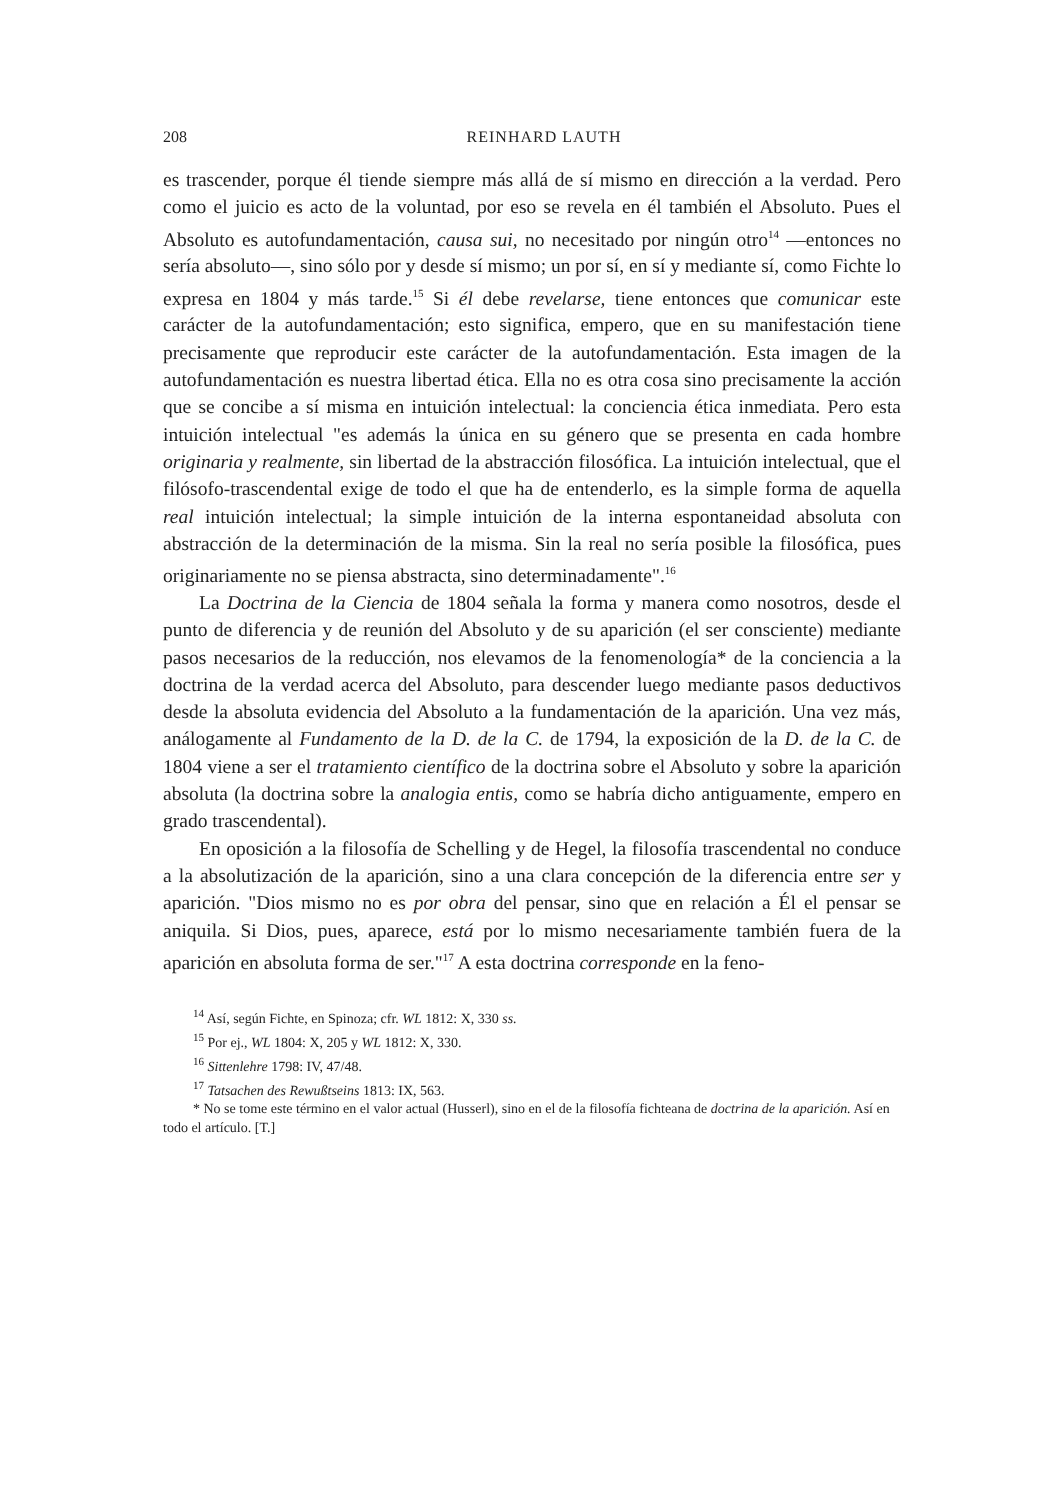208 REINHARD LAUTH
es trascender, porque él tiende siempre más allá de sí mismo en dirección a la verdad. Pero como el juicio es acto de la voluntad, por eso se revela en él también el Absoluto. Pues el Absoluto es autofundamentación, causa sui, no necesitado por ningún otro<sup>14</sup> —entonces no sería absoluto—, sino sólo por y desde sí mismo; un por sí, en sí y mediante sí, como Fichte lo expresa en 1804 y más tarde.<sup>15</sup> Si él debe revelarse, tiene entonces que comunicar este carácter de la autofundamentación; esto significa, empero, que en su manifestación tiene precisamente que reproducir este carácter de la autofundamentación. Esta imagen de la autofundamentación es nuestra libertad ética. Ella no es otra cosa sino precisamente la acción que se concibe a sí misma en intuición intelectual: la conciencia ética inmediata. Pero esta intuición intelectual "es además la única en su género que se presenta en cada hombre originaria y realmente, sin libertad de la abstracción filosófica. La intuición intelectual, que el filósofo-trascendental exige de todo el que ha de entenderlo, es la simple forma de aquella real intuición intelectual; la simple intuición de la interna espontaneidad absoluta con abstracción de la determinación de la misma. Sin la real no sería posible la filosófica, pues originariamente no se piensa abstracta, sino determinadamente".<sup>16</sup>
La Doctrina de la Ciencia de 1804 señala la forma y manera como nosotros, desde el punto de diferencia y de reunión del Absoluto y de su aparición (el ser consciente) mediante pasos necesarios de la reducción, nos elevamos de la fenomenología* de la conciencia a la doctrina de la verdad acerca del Absoluto, para descender luego mediante pasos deductivos desde la absoluta evidencia del Absoluto a la fundamentación de la aparición. Una vez más, análogamente al Fundamento de la D. de la C. de 1794, la exposición de la D. de la C. de 1804 viene a ser el tratamiento científico de la doctrina sobre el Absoluto y sobre la aparición absoluta (la doctrina sobre la analogia entis, como se habría dicho antiguamente, empero en grado trascendental).
En oposición a la filosofía de Schelling y de Hegel, la filosofía trascendental no conduce a la absolutización de la aparición, sino a una clara concepción de la diferencia entre ser y aparición. "Dios mismo no es por obra del pensar, sino que en relación a Él el pensar se aniquila. Si Dios, pues, aparece, está por lo mismo necesariamente también fuera de la aparición en absoluta forma de ser."<sup>17</sup> A esta doctrina corresponde en la feno-
<sup>14</sup> Así, según Fichte, en Spinoza; cfr. WL 1812: X, 330 ss.
<sup>15</sup> Por ej., WL 1804: X, 205 y WL 1812: X, 330.
<sup>16</sup> Sittenlehre 1798: IV, 47/48.
<sup>17</sup> Tatsachen des Rewußtseins 1813: IX, 563.
* No se tome este término en el valor actual (Husserl), sino en el de la filosofía fichteana de doctrina de la aparición. Así en todo el artículo. [T.]